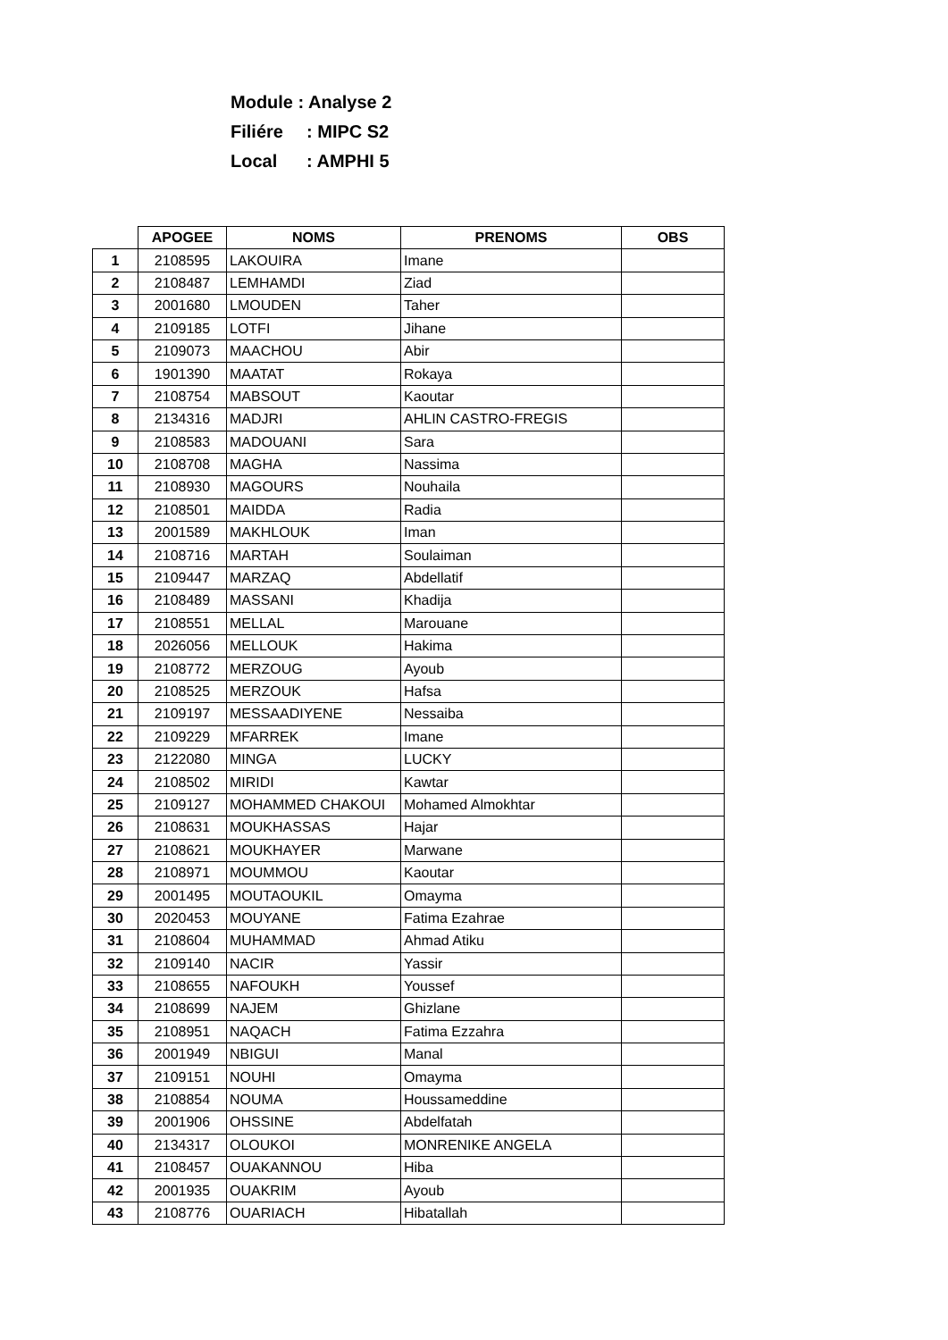Module : Analyse 2
Filiére: MIPC S2
Local: AMPHI 5
| | APOGEE | NOMS | PRENOMS | OBS |
| --- | --- | --- | --- | --- |
| 1 | 2108595 | LAKOUIRA | Imane | |
| 2 | 2108487 | LEMHAMDI | Ziad | |
| 3 | 2001680 | LMOUDEN | Taher | |
| 4 | 2109185 | LOTFI | Jihane | |
| 5 | 2109073 | MAACHOU | Abir | |
| 6 | 1901390 | MAATAT | Rokaya | |
| 7 | 2108754 | MABSOUT | Kaoutar | |
| 8 | 2134316 | MADJRI | AHLIN CASTRO-FREGIS | |
| 9 | 2108583 | MADOUANI | Sara | |
| 10 | 2108708 | MAGHA | Nassima | |
| 11 | 2108930 | MAGOURS | Nouhaila | |
| 12 | 2108501 | MAIDDA | Radia | |
| 13 | 2001589 | MAKHLOUK | Iman | |
| 14 | 2108716 | MARTAH | Soulaiman | |
| 15 | 2109447 | MARZAQ | Abdellatif | |
| 16 | 2108489 | MASSANI | Khadija | |
| 17 | 2108551 | MELLAL | Marouane | |
| 18 | 2026056 | MELLOUK | Hakima | |
| 19 | 2108772 | MERZOUG | Ayoub | |
| 20 | 2108525 | MERZOUK | Hafsa | |
| 21 | 2109197 | MESSAADIYENE | Nessaiba | |
| 22 | 2109229 | MFARREK | Imane | |
| 23 | 2122080 | MINGA | LUCKY | |
| 24 | 2108502 | MIRIDI | Kawtar | |
| 25 | 2109127 | MOHAMMED CHAKOUI | Mohamed Almokhtar | |
| 26 | 2108631 | MOUKHASSAS | Hajar | |
| 27 | 2108621 | MOUKHAYER | Marwane | |
| 28 | 2108971 | MOUMMOU | Kaoutar | |
| 29 | 2001495 | MOUTAOUKIL | Omayma | |
| 30 | 2020453 | MOUYANE | Fatima Ezahrae | |
| 31 | 2108604 | MUHAMMAD | Ahmad Atiku | |
| 32 | 2109140 | NACIR | Yassir | |
| 33 | 2108655 | NAFOUKH | Youssef | |
| 34 | 2108699 | NAJEM | Ghizlane | |
| 35 | 2108951 | NAQACH | Fatima Ezzahra | |
| 36 | 2001949 | NBIGUI | Manal | |
| 37 | 2109151 | NOUHI | Omayma | |
| 38 | 2108854 | NOUMA | Houssameddine | |
| 39 | 2001906 | OHSSINE | Abdelfatah | |
| 40 | 2134317 | OLOUKOI | MONRENIKE ANGELA | |
| 41 | 2108457 | OUAKANNOU | Hiba | |
| 42 | 2001935 | OUAKRIM | Ayoub | |
| 43 | 2108776 | OUARIACH | Hibatallah | |